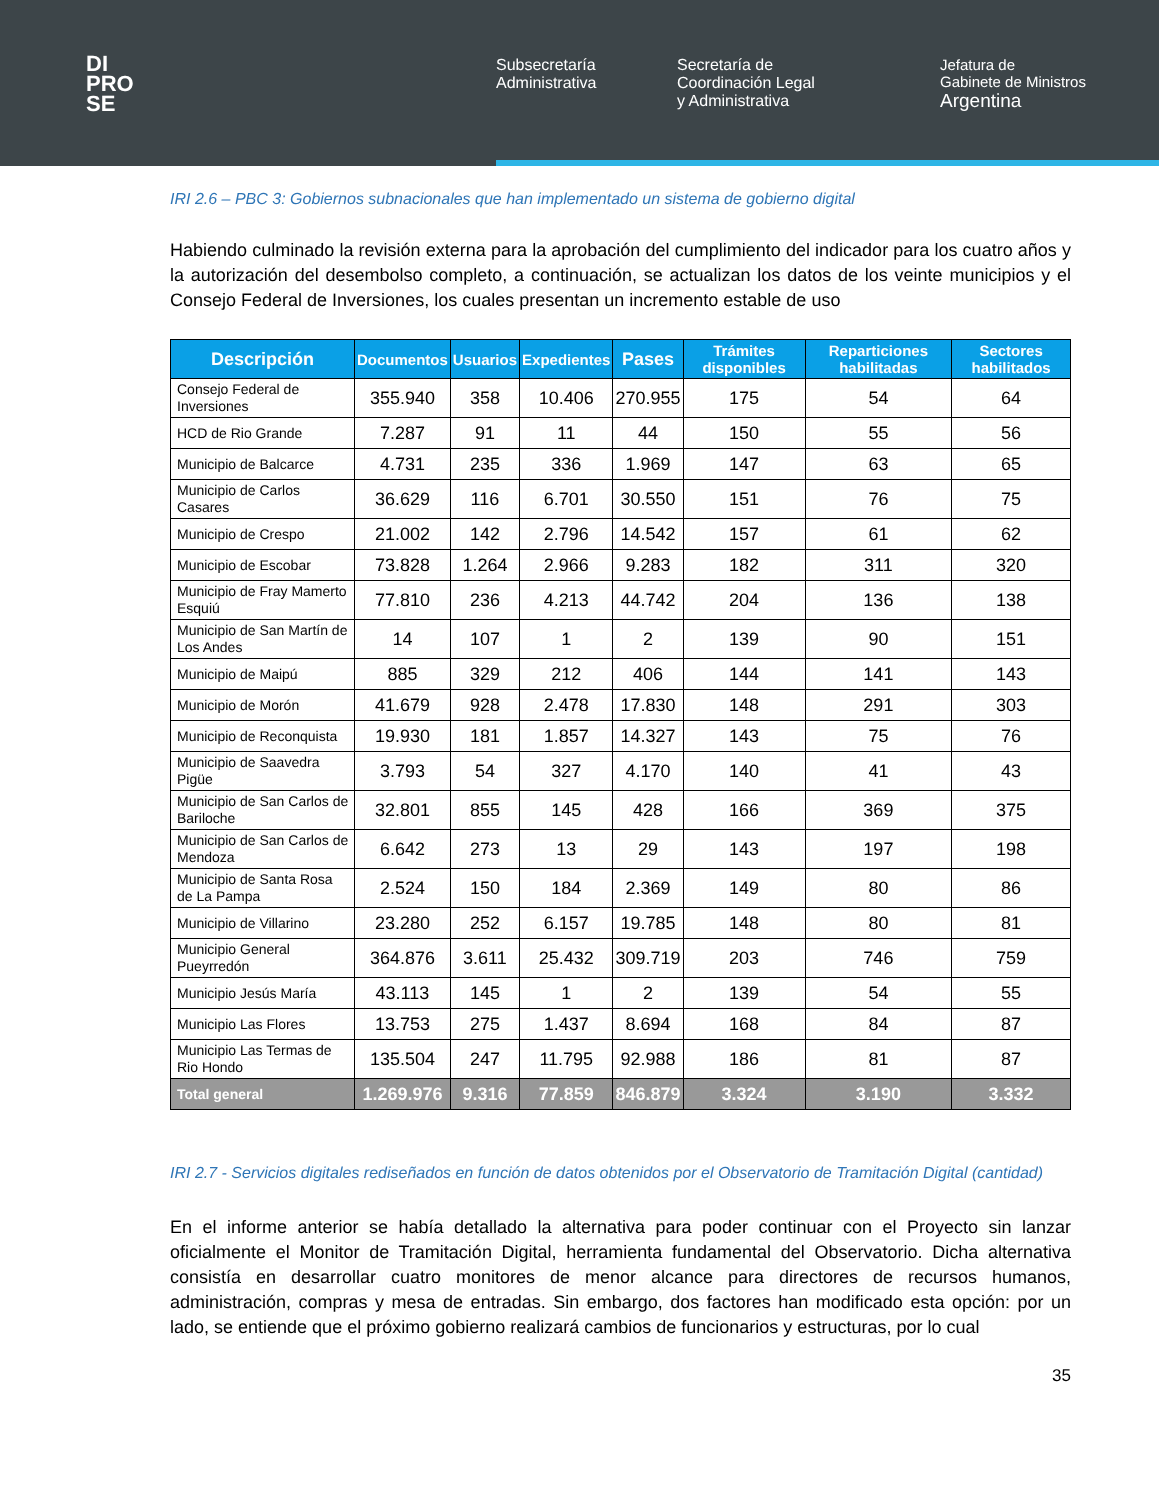DI
PRO
SE
Subsecretaría
Administrativa
Secretaría de
Coordinación Legal
y Administrativa
Jefatura de
Gabinete de Ministros
Argentina
IRI 2.6 – PBC 3: Gobiernos subnacionales que han implementado un sistema de gobierno digital
Habiendo culminado la revisión externa para la aprobación del cumplimiento del indicador para los cuatro años y la autorización del desembolso completo, a continuación, se actualizan los datos de los veinte municipios y el Consejo Federal de Inversiones, los cuales presentan un incremento estable de uso
| Descripción | Documentos | Usuarios | Expedientes | Pases | Trámites disponibles | Reparticiones habilitadas | Sectores habilitados |
| --- | --- | --- | --- | --- | --- | --- | --- |
| Consejo Federal de Inversiones | 355.940 | 358 | 10.406 | 270.955 | 175 | 54 | 64 |
| HCD de Rio Grande | 7.287 | 91 | 11 | 44 | 150 | 55 | 56 |
| Municipio de Balcarce | 4.731 | 235 | 336 | 1.969 | 147 | 63 | 65 |
| Municipio de Carlos Casares | 36.629 | 116 | 6.701 | 30.550 | 151 | 76 | 75 |
| Municipio de Crespo | 21.002 | 142 | 2.796 | 14.542 | 157 | 61 | 62 |
| Municipio de Escobar | 73.828 | 1.264 | 2.966 | 9.283 | 182 | 311 | 320 |
| Municipio de Fray Mamerto Esquiú | 77.810 | 236 | 4.213 | 44.742 | 204 | 136 | 138 |
| Municipio de San Martín de Los Andes | 14 | 107 | 1 | 2 | 139 | 90 | 151 |
| Municipio de Maipú | 885 | 329 | 212 | 406 | 144 | 141 | 143 |
| Municipio de Morón | 41.679 | 928 | 2.478 | 17.830 | 148 | 291 | 303 |
| Municipio de Reconquista | 19.930 | 181 | 1.857 | 14.327 | 143 | 75 | 76 |
| Municipio de Saavedra Pigüe | 3.793 | 54 | 327 | 4.170 | 140 | 41 | 43 |
| Municipio de San Carlos de Bariloche | 32.801 | 855 | 145 | 428 | 166 | 369 | 375 |
| Municipio de San Carlos de Mendoza | 6.642 | 273 | 13 | 29 | 143 | 197 | 198 |
| Municipio de Santa Rosa de La Pampa | 2.524 | 150 | 184 | 2.369 | 149 | 80 | 86 |
| Municipio de Villarino | 23.280 | 252 | 6.157 | 19.785 | 148 | 80 | 81 |
| Municipio General Pueyrredón | 364.876 | 3.611 | 25.432 | 309.719 | 203 | 746 | 759 |
| Municipio Jesús María | 43.113 | 145 | 1 | 2 | 139 | 54 | 55 |
| Municipio Las Flores | 13.753 | 275 | 1.437 | 8.694 | 168 | 84 | 87 |
| Municipio Las Termas de Rio Hondo | 135.504 | 247 | 11.795 | 92.988 | 186 | 81 | 87 |
| Total general | 1.269.976 | 9.316 | 77.859 | 846.879 | 3.324 | 3.190 | 3.332 |
IRI 2.7 - Servicios digitales rediseñados en función de datos obtenidos por el Observatorio de Tramitación Digital (cantidad)
En el informe anterior se había detallado la alternativa para poder continuar con el Proyecto sin lanzar oficialmente el Monitor de Tramitación Digital, herramienta fundamental del Observatorio. Dicha alternativa consistía en desarrollar cuatro monitores de menor alcance para directores de recursos humanos, administración, compras y mesa de entradas. Sin embargo, dos factores han modificado esta opción: por un lado, se entiende que el próximo gobierno realizará cambios de funcionarios y estructuras, por lo cual
35